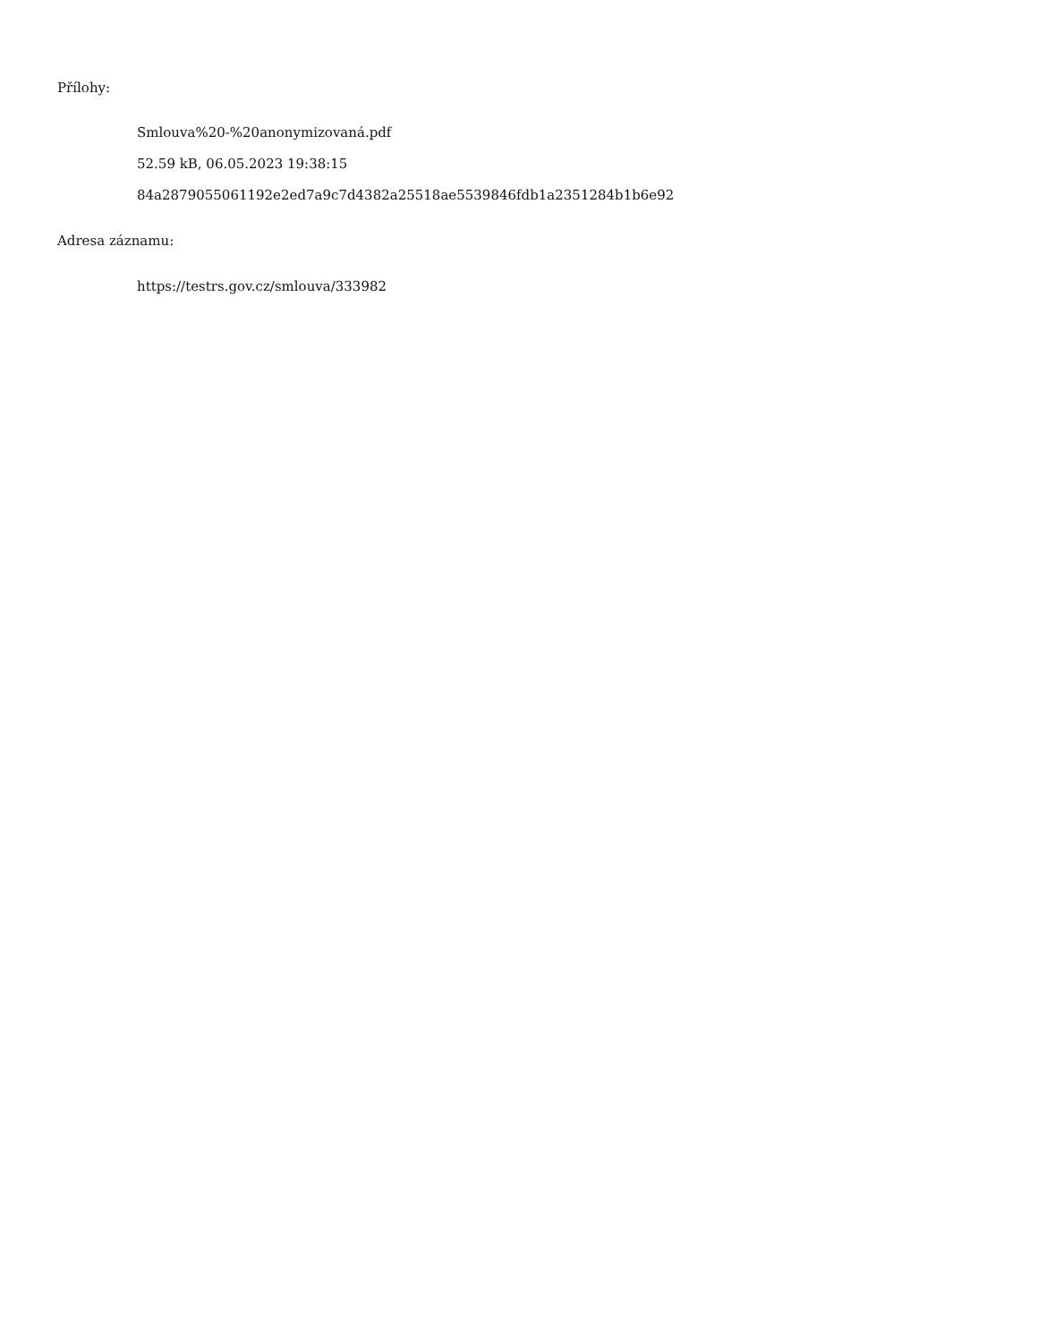Přílohy:
Smlouva%20-%20anonymizovaná.pdf
52.59 kB, 06.05.2023 19:38:15
84a2879055061192e2ed7a9c7d4382a25518ae5539846fdb1a2351284b1b6e92
Adresa záznamu:
https://testrs.gov.cz/smlouva/333982